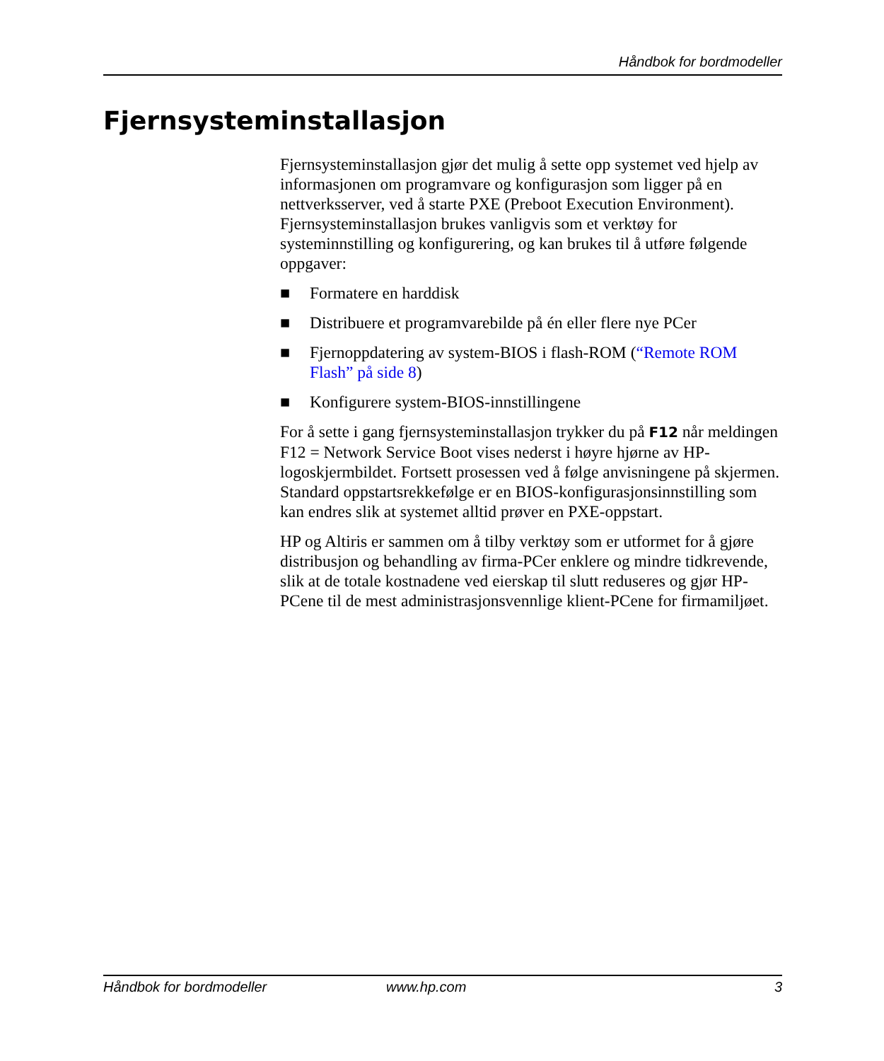Håndbok for bordmodeller
Fjernsysteminstallasjon
Fjernsysteminstallasjon gjør det mulig å sette opp systemet ved hjelp av informasjonen om programvare og konfigurasjon som ligger på en nettverksserver, ved å starte PXE (Preboot Execution Environment). Fjernsysteminstallasjon brukes vanligvis som et verktøy for systeminnstilling og konfigurering, og kan brukes til å utføre følgende oppgaver:
■ Formatere en harddisk
■ Distribuere et programvarebilde på én eller flere nye PCer
■ Fjernoppdatering av system-BIOS i flash-ROM (“Remote ROM Flash” på side 8)
■ Konfigurere system-BIOS-innstillingene
For å sette i gang fjernsysteminstallasjon trykker du på F12 når meldingen F12 = Network Service Boot vises nederst i høyre hjørne av HP-logoskjermbildet. Fortsett prosessen ved å følge anvisningene på skjermen. Standard oppstartsrekkefølge er en BIOS-konfigurasjonsinnstilling som kan endres slik at systemet alltid prøver en PXE-oppstart.
HP og Altiris er sammen om å tilby verktøy som er utformet for å gjøre distribusjon og behandling av firma-PCer enklere og mindre tidkrevende, slik at de totale kostnadene ved eierskap til slutt reduseres og gjør HP-PCene til de mest administrasjonsvennlige klient-PCene for firmamiljøet.
Håndbok for bordmodeller www.hp.com 3